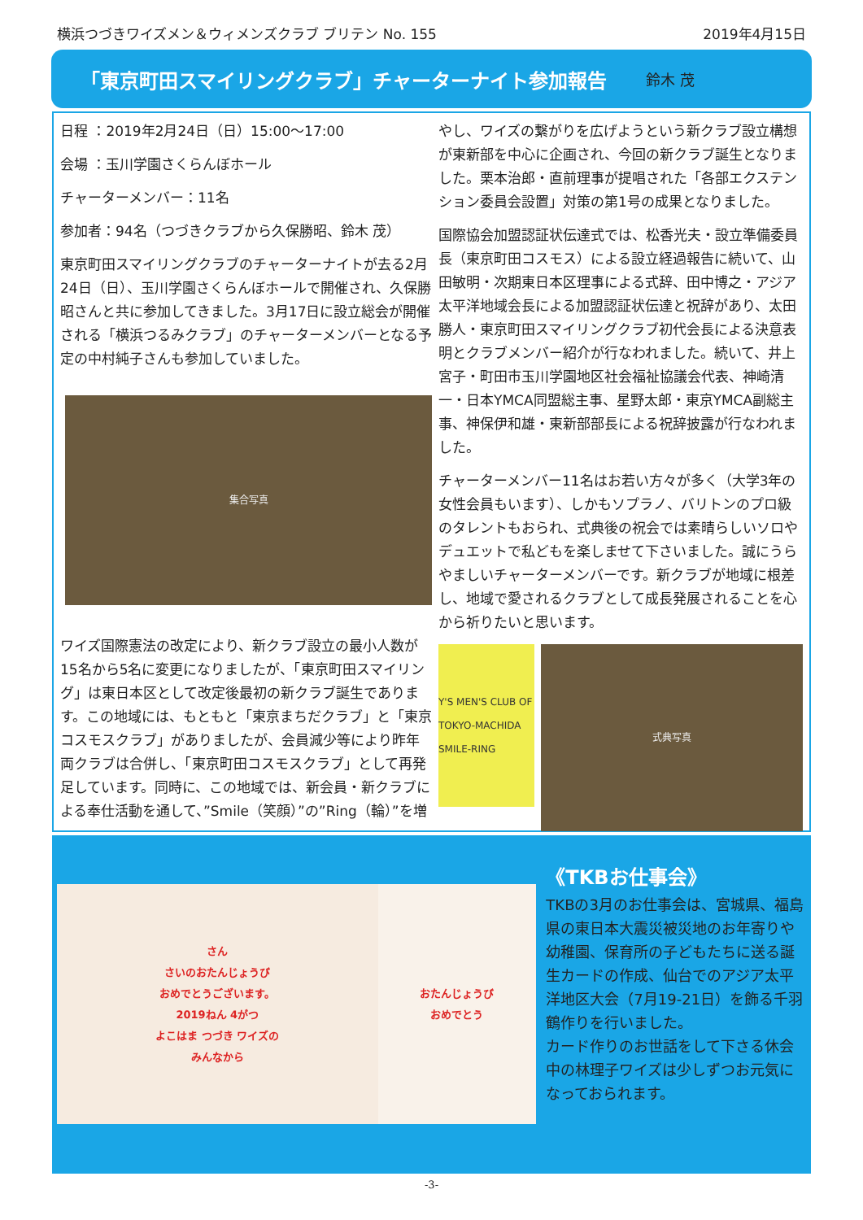横浜つづきワイズメン＆ウィメンズクラブ ブリテン No. 155 2019年4月15日
「東京町田スマイリングクラブ」チャーターナイト参加報告
鈴木 茂
日程 ：2019年2月24日（日）15:00～17:00
会場 ：玉川学園さくらんぼホール
チャーターメンバー：11名
参加者：94名（つづきクラブから久保勝昭、鈴木 茂）
東京町田スマイリングクラブのチャーターナイトが去る2月24日（日）、玉川学園さくらんぼホールで開催され、久保勝昭さんと共に参加してきました。3月17日に設立総会が開催される「横浜つるみクラブ」のチャーターメンバーとなる予定の中村純子さんも参加していました。
集合写真
ワイズ国際憲法の改定により、新クラブ設立の最小人数が15名から5名に変更になりましたが、「東京町田スマイリング」は東日本区として改定後最初の新クラブ誕生であります。この地域には、もともと「東京まちだクラブ」と「東京コスモスクラブ」がありましたが、会員減少等により昨年両クラブは合併し、「東京町田コスモスクラブ」として再発足しています。同時に、この地域では、新会員・新クラブによる奉仕活動を通して、”Smile（笑顔）”の”Ring（輪）”を増
やし、ワイズの繋がりを広げようという新クラブ設立構想が東新部を中心に企画され、今回の新クラブ誕生となりました。栗本治郎・直前理事が提唱された「各部エクステンション委員会設置」対策の第1号の成果となりました。
国際協会加盟認証状伝達式では、松香光夫・設立準備委員長（東京町田コスモス）による設立経過報告に続いて、山田敏明・次期東日本区理事による式辞、田中博之・アジア太平洋地域会長による加盟認証状伝達と祝辞があり、太田勝人・東京町田スマイリングクラブ初代会長による決意表明とクラブメンバー紹介が行なわれました。続いて、井上宮子・町田市玉川学園地区社会福祉協議会代表、神崎清一・日本YMCA同盟総主事、星野太郎・東京YMCA副総主事、神保伊和雄・東新部部長による祝辞披露が行なわれました。
チャーターメンバー11名はお若い方々が多く（大学3年の女性会員もいます）、しかもソプラノ、バリトンのプロ級のタレントもおられ、式典後の祝会では素晴らしいソロやデュエットで私どもを楽しませて下さいました。誠にうらやましいチャーターメンバーです。新クラブが地域に根差し、地域で愛されるクラブとして成長発展されることを心から祈りたいと思います。
Y'S MEN'S CLUB OF TOKYO-MACHIDA SMILE-RING
式典写真
さん
さいのおたんじょうび
おめでとうございます。
2019ねん 4がつ
よこはま つづき ワイズの
みんなから
おたんじょうび
おめでとう
《TKBお仕事会》
TKBの3月のお仕事会は、宮城県、福島県の東日本大震災被災地のお年寄りや幼稚園、保育所の子どもたちに送る誕生カードの作成、仙台でのアジア太平洋地区大会（7月19-21日）を飾る千羽鶴作りを行いました。
カード作りのお世話をして下さる休会中の林理子ワイズは少しずつお元気になっておられます。
-3-